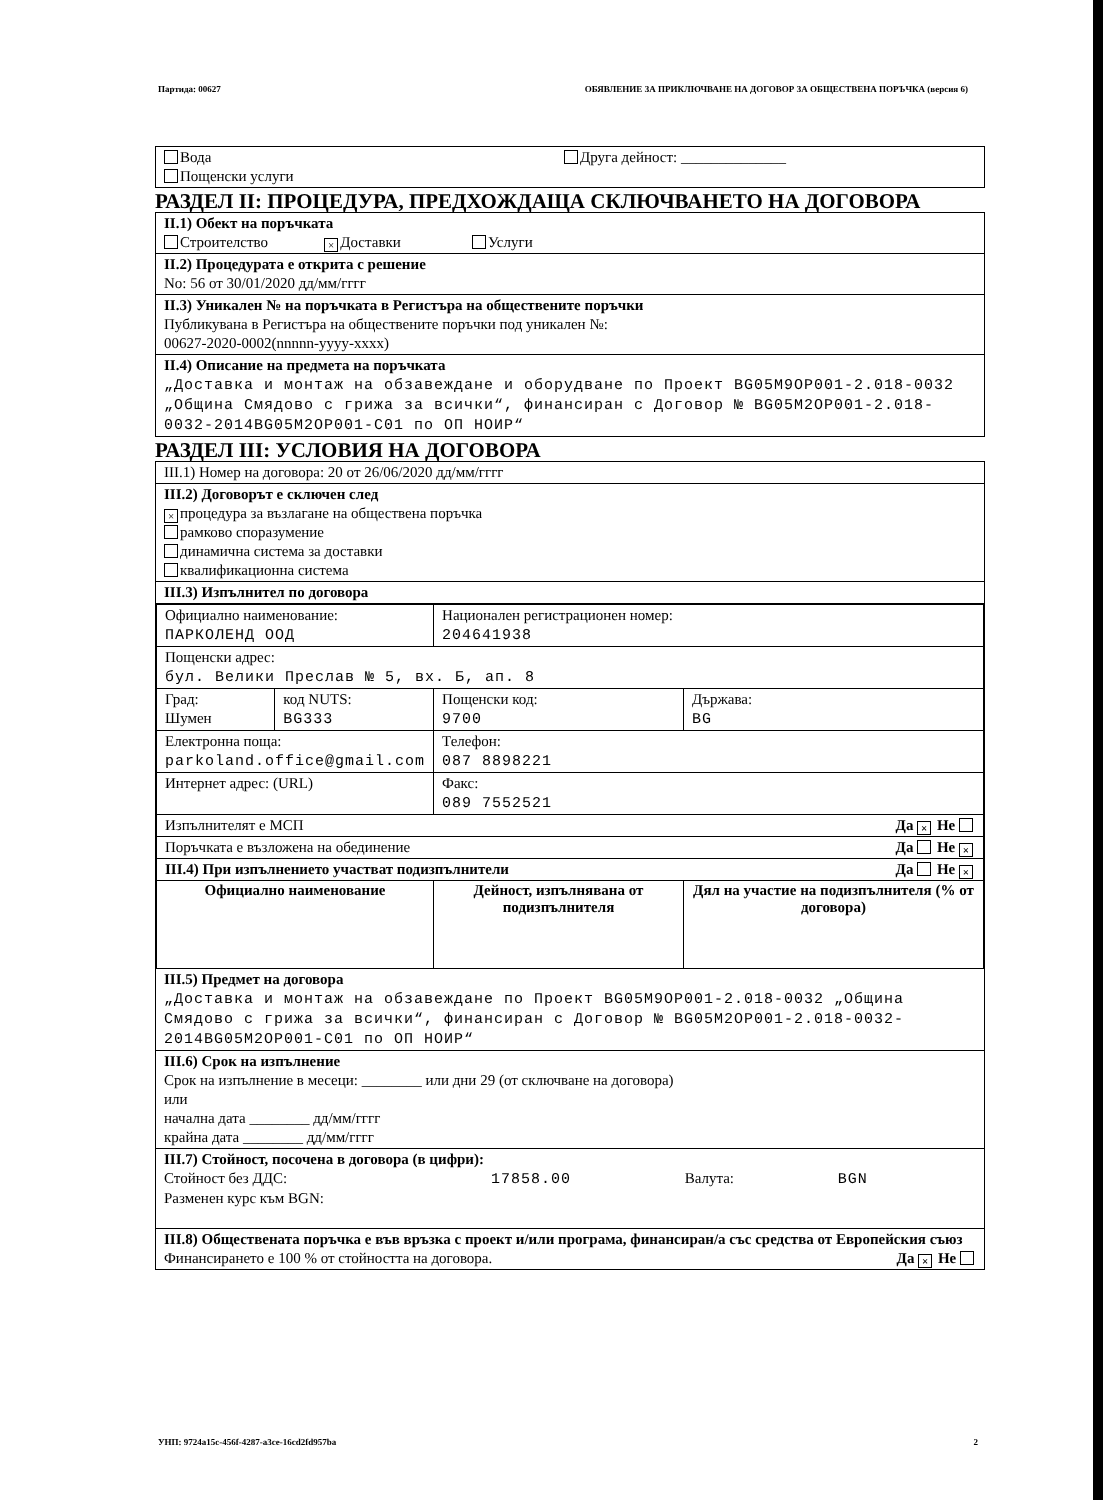Партида: 00627 ОБЯВЛЕНИЕ ЗА ПРИКЛЮЧВАНЕ НА ДОГОВОР ЗА ОБЩЕСТВЕНА ПОРЪЧКА (версия 6)
Вода
Пощенски услуги
Друга дейност: ______________
РАЗДЕЛ II: ПРОЦЕДУРА, ПРЕДХОЖДАЩА СКЛЮЧВАНЕТО НА ДОГОВОРА
II.1) Обект на поръчката
Строителство × Доставки Услуги
II.2) Процедурата е открита с решение
No: 56 от 30/01/2020 дд/мм/гггг
II.3) Уникален № на поръчката в Регистъра на обществените поръчки
Публикувана в Регистъра на обществените поръчки под уникален №:
00627-2020-0002(nnnnn-yyyy-xxxx)
II.4) Описание на предмета на поръчката
„Доставка и монтаж на обзавеждане и оборудване по Проект BG05M9OP001-2.018-0032 „Община Смядово с грижа за всички“, финансиран с Договор № BG05M2OP001-2.018-0032-2014BG05M2OP001-C01 по ОП НОИР“
РАЗДЕЛ III: УСЛОВИЯ НА ДОГОВОРА
III.1) Номер на договора: 20 от 26/06/2020 дд/мм/гггг
III.2) Договорът е сключен след
× процедура за възлагане на обществена поръчка
рамково споразумение
динамична система за доставки
квалификационна система
III.3) Изпълнител по договора
| Официално наименование: ПАРКОЛЕНД ООД | | Национален регистрационен номер: 204641938 | |
| Пощенски адрес: бул. Велики Преслав № 5, вх. Б, ап. 8 | | | |
| Град: Шумен | код NUTS: BG333 | Пощенски код: 9700 | Държава: BG |
| Електронна поща: parkoland.office@gmail.com | | Телефон: 087 8898221 | |
| Интернет адрес: (URL) | | Факс: 089 7552521 | |
| Изпълнителят е МСП Да × Не | | | |
| Поръчката е възложена на обединение Да Не × | | | |
| III.4) При изпълнението участват подизпълнители Да Не × | | | |
| Официално наименование | | Дейност, изпълнявана от подизпълнителя | Дял на участие на подизпълнителя (% от договора) |
III.5) Предмет на договора
„Доставка и монтаж на обзавеждане по Проект BG05M9OP001-2.018-0032 „Община Смядово с грижа за всички“, финансиран с Договор № BG05M2OP001-2.018-0032-2014BG05M2OP001-C01 по ОП НОИР“
III.6) Срок на изпълнение
Срок на изпълнение в месеци: ________ или дни 29 (от сключване на договора)
или
начална дата ________ дд/мм/гггг
крайна дата ________ дд/мм/гггг
III.7) Стойност, посочена в договора (в цифри):
Стойност без ДДС: 17858.00 Валута: BGN
Разменен курс към BGN:
III.8) Обществената поръчка е във връзка с проект и/или програма, финансиран/а със средства от Европейския съюз Да × Не
Финансирането е 100 % от стойността на договора.
УНП: 9724a15c-456f-4287-a3ce-16cd2fd957ba 2